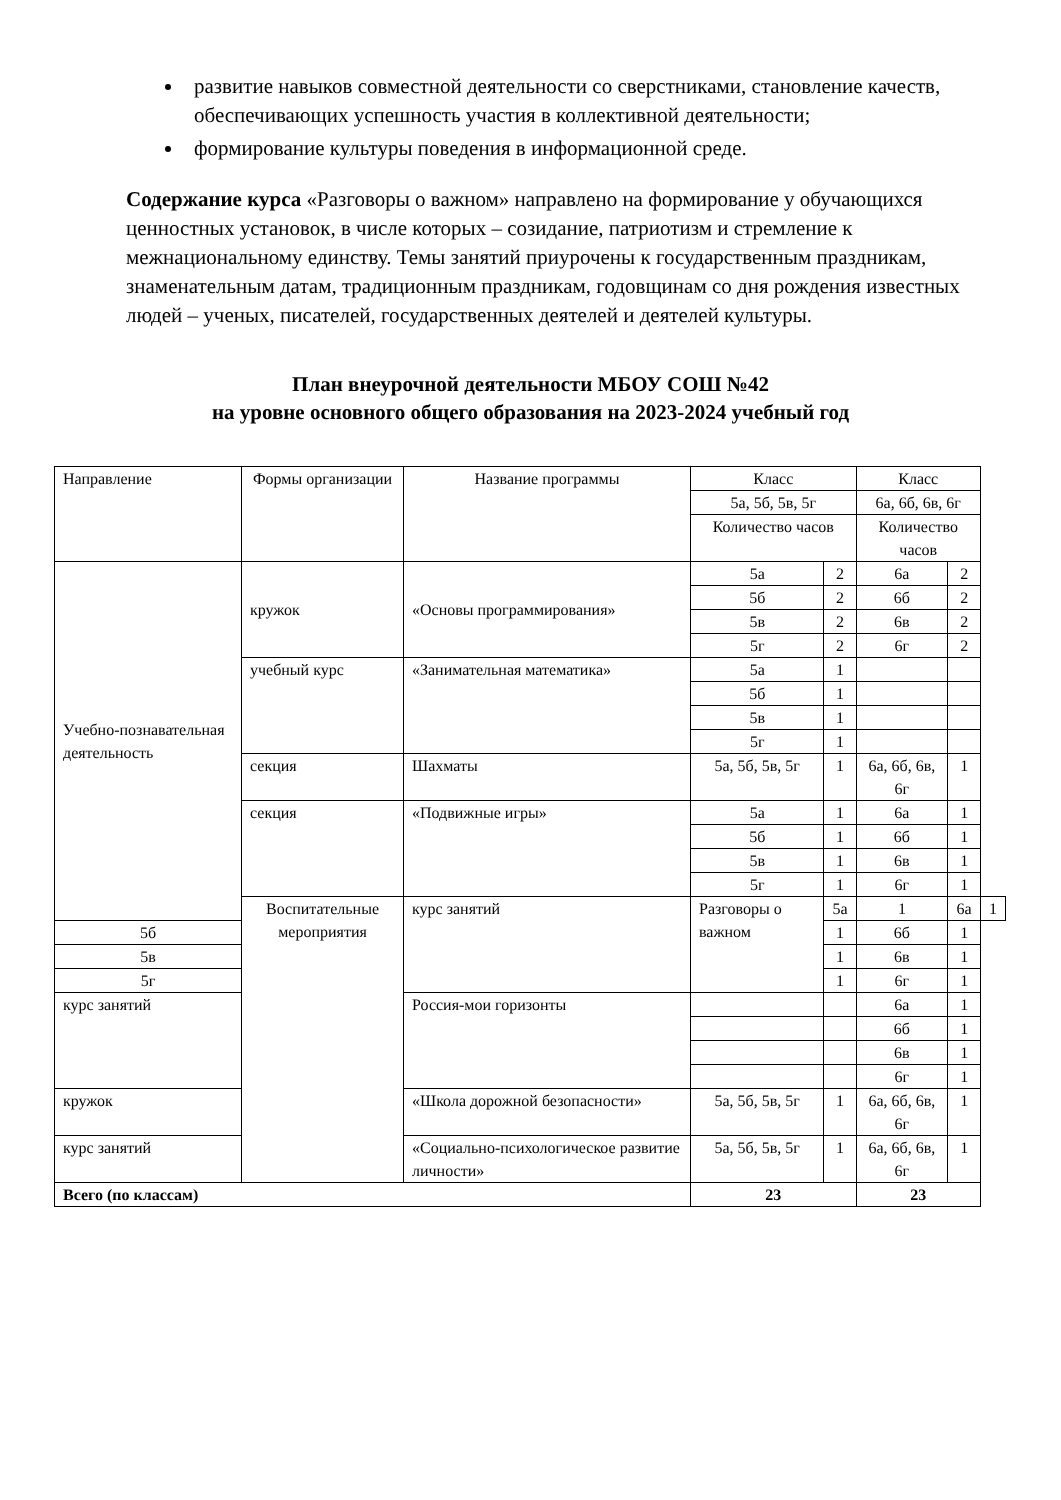развитие навыков совместной деятельности со сверстниками, становление качеств, обеспечивающих успешность участия в коллективной деятельности;
формирование культуры поведения в информационной среде.
Содержание курса «Разговоры о важном» направлено на формирование у обучающихся ценностных установок, в числе которых – созидание, патриотизм и стремление к межнациональному единству. Темы занятий приурочены к государственным праздникам, знаменательным датам, традиционным праздникам, годовщинам со дня рождения известных людей – ученых, писателей, государственных деятелей и деятелей культуры.
План внеурочной деятельности МБОУ СОШ №42
на уровне основного общего образования на 2023-2024 учебный год
| Направление | Формы организации | Название программы | Класс | | Класс | | |
| --- | --- | --- | --- | --- | --- | --- | --- |
| | | | 5а, 5б, 5в, 5г | | 6а, 6б, 6в, 6г | | |
| | | | Количество часов | | Количество часов | | |
| Учебно-познавательная деятельность | кружок | «Основы программирования» | 5а | 2 | 6а | 2 | |
| | | | 5б | 2 | 6б | 2 | |
| | | | 5в | 2 | 6в | 2 | |
| | | | 5г | 2 | 6г | 2 | |
| | учебный курс | «Занимательная математика» | 5а | 1 | | | |
| | | | 5б | 1 | | | |
| | | | 5в | 1 | | | |
| | | | 5г | 1 | | | |
| | секция | Шахматы | 5а, 5б, 5в, 5г | 1 | 6а, 6б, 6в, 6г | 1 | |
| | секция | «Подвижные игры» | 5а | 1 | 6а | 1 | |
| | | | 5б | 1 | 6б | 1 | |
| | | | 5в | 1 | 6в | 1 | |
| | | | 5г | 1 | 6г | 1 | |
| | Воспитательные мероприятия | курс занятий | Разговоры о важном | 5а | 1 | 6а | 1 |
| 5б | | | | 1 | 6б | 1 | |
| 5в | | | | 1 | 6в | 1 | |
| 5г | | | | 1 | 6г | 1 | |
| курс занятий | | Россия-мои горизонты | | | 6а | 1 | |
| | | | | | 6б | 1 | |
| | | | | | 6в | 1 | |
| | | | | | 6г | 1 | |
| кружок | | «Школа дорожной безопасности» | 5а, 5б, 5в, 5г | 1 | 6а, 6б, 6в, 6г | 1 | |
| курс занятий | | «Социально-психологическое развитие личности» | 5а, 5б, 5в, 5г | 1 | 6а, 6б, 6в, 6г | 1 | |
| Всего (по классам) | | | 23 | | 23 | | |